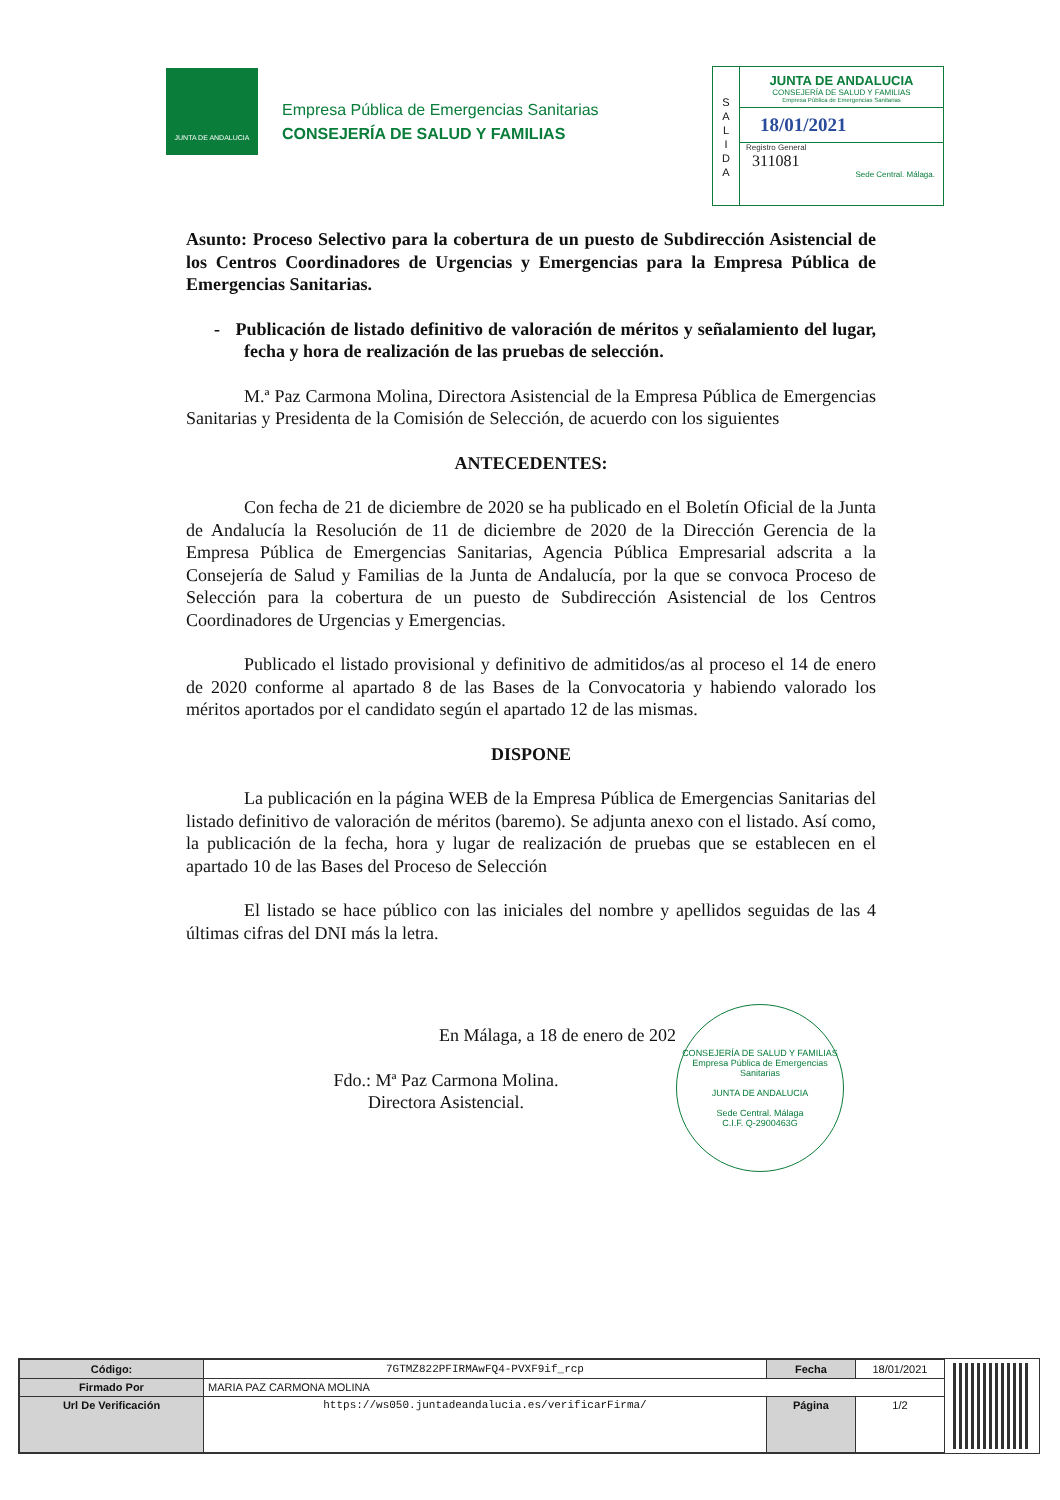JUNTA DE ANDALUCIA
Empresa Pública de Emergencias Sanitarias
CONSEJERÍA DE SALUD Y FAMILIAS
S
A
L
I
D
A
JUNTA DE ANDALUCIA
CONSEJERÍA DE SALUD Y FAMILIAS
Empresa Pública de Emergencias Sanitarias
18/01/2021
Registro General
311081
Sede Central. Málaga.
Asunto: Proceso Selectivo para la cobertura de un puesto de Subdirección Asistencial de los Centros Coordinadores de Urgencias y Emergencias para la Empresa Pública de Emergencias Sanitarias.
- Publicación de listado definitivo de valoración de méritos y señalamiento del lugar, fecha y hora de realización de las pruebas de selección.
M.ª Paz Carmona Molina, Directora Asistencial de la Empresa Pública de Emergencias Sanitarias y Presidenta de la Comisión de Selección, de acuerdo con los siguientes
ANTECEDENTES:
Con fecha de 21 de diciembre de 2020 se ha publicado en el Boletín Oficial de la Junta de Andalucía la Resolución de 11 de diciembre de 2020 de la Dirección Gerencia de la Empresa Pública de Emergencias Sanitarias, Agencia Pública Empresarial adscrita a la Consejería de Salud y Familias de la Junta de Andalucía, por la que se convoca Proceso de Selección para la cobertura de un puesto de Subdirección Asistencial de los Centros Coordinadores de Urgencias y Emergencias.
Publicado el listado provisional y definitivo de admitidos/as al proceso el 14 de enero de 2020 conforme al apartado 8 de las Bases de la Convocatoria y habiendo valorado los méritos aportados por el candidato según el apartado 12 de las mismas.
DISPONE
La publicación en la página WEB de la Empresa Pública de Emergencias Sanitarias del listado definitivo de valoración de méritos (baremo). Se adjunta anexo con el listado. Así como, la publicación de la fecha, hora y lugar de realización de pruebas que se establecen en el apartado 10 de las Bases del Proceso de Selección
El listado se hace público con las iniciales del nombre y apellidos seguidas de las 4 últimas cifras del DNI más la letra.
En Málaga, a 18 de enero de 202
Fdo.: Mª Paz Carmona Molina.
Directora Asistencial.
CONSEJERÍA DE SALUD Y FAMILIAS
Empresa Pública de Emergencias Sanitarias
JUNTA DE ANDALUCIA
Sede Central. Málaga
C.I.F. Q-2900463G
| Código: | 7GTMZ822PFIRMAwFQ4-PVXF9if_rcp | Fecha | 18/01/2021 |
| Firmado Por | MARIA PAZ CARMONA MOLINA | | |
| Url De Verificación | https://ws050.juntadeandalucia.es/verificarFirma/ | Página | 1/2 |